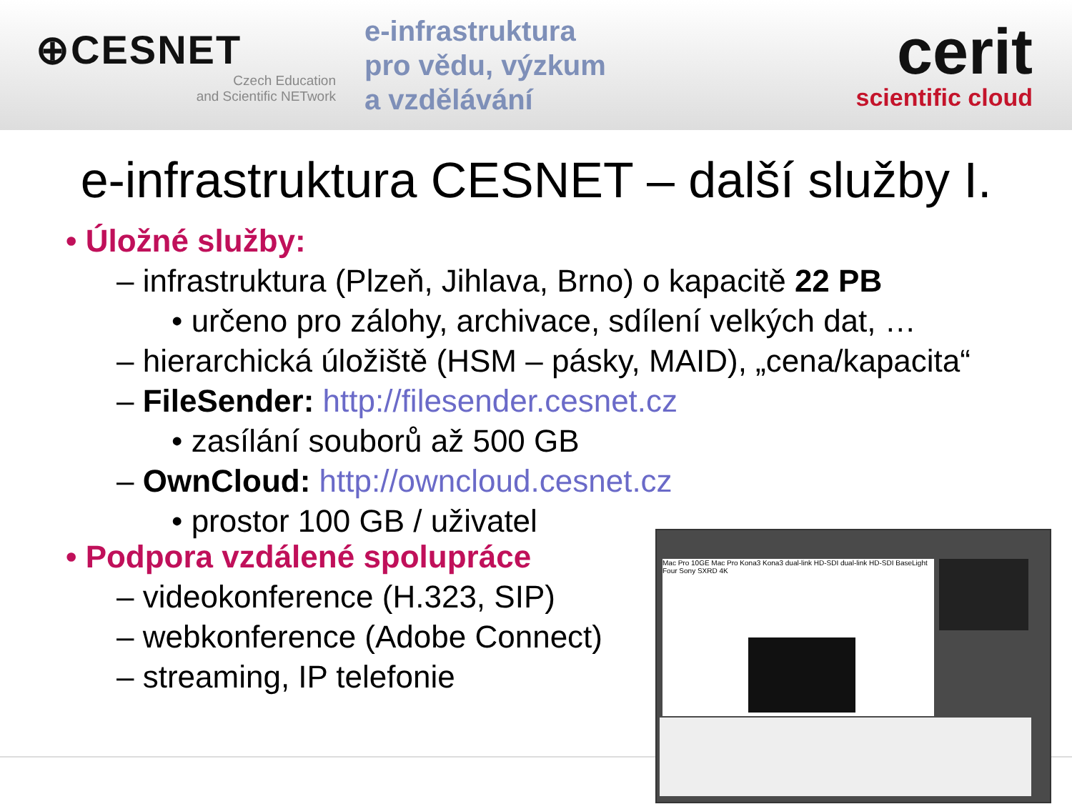⊕CESNET
Czech Education
and Scientific NETwork
e-infrastruktura
pro vědu, výzkum
a vzdělávání
cerit
scientific cloud
e-infrastruktura CESNET – další služby I.
• Úložné služby:
– infrastruktura (Plzeň, Jihlava, Brno) o kapacitě 22 PB
• určeno pro zálohy, archivace, sdílení velkých dat, …
– hierarchická úložiště (HSM – pásky, MAID), „cena/kapacita“
– FileSender: http://filesender.cesnet.cz
• zasílání souborů až 500 GB
– OwnCloud: http://owncloud.cesnet.cz
• prostor 100 GB / uživatel
• Podpora vzdálené spolupráce
– videokonference (H.323, SIP)
– webkonference (Adobe Connect)
– streaming, IP telefonie
Mac Pro 10GE Mac Pro Kona3 Kona3 dual-link HD-SDI dual-link HD-SDI BaseLight Four Sony SXRD 4K